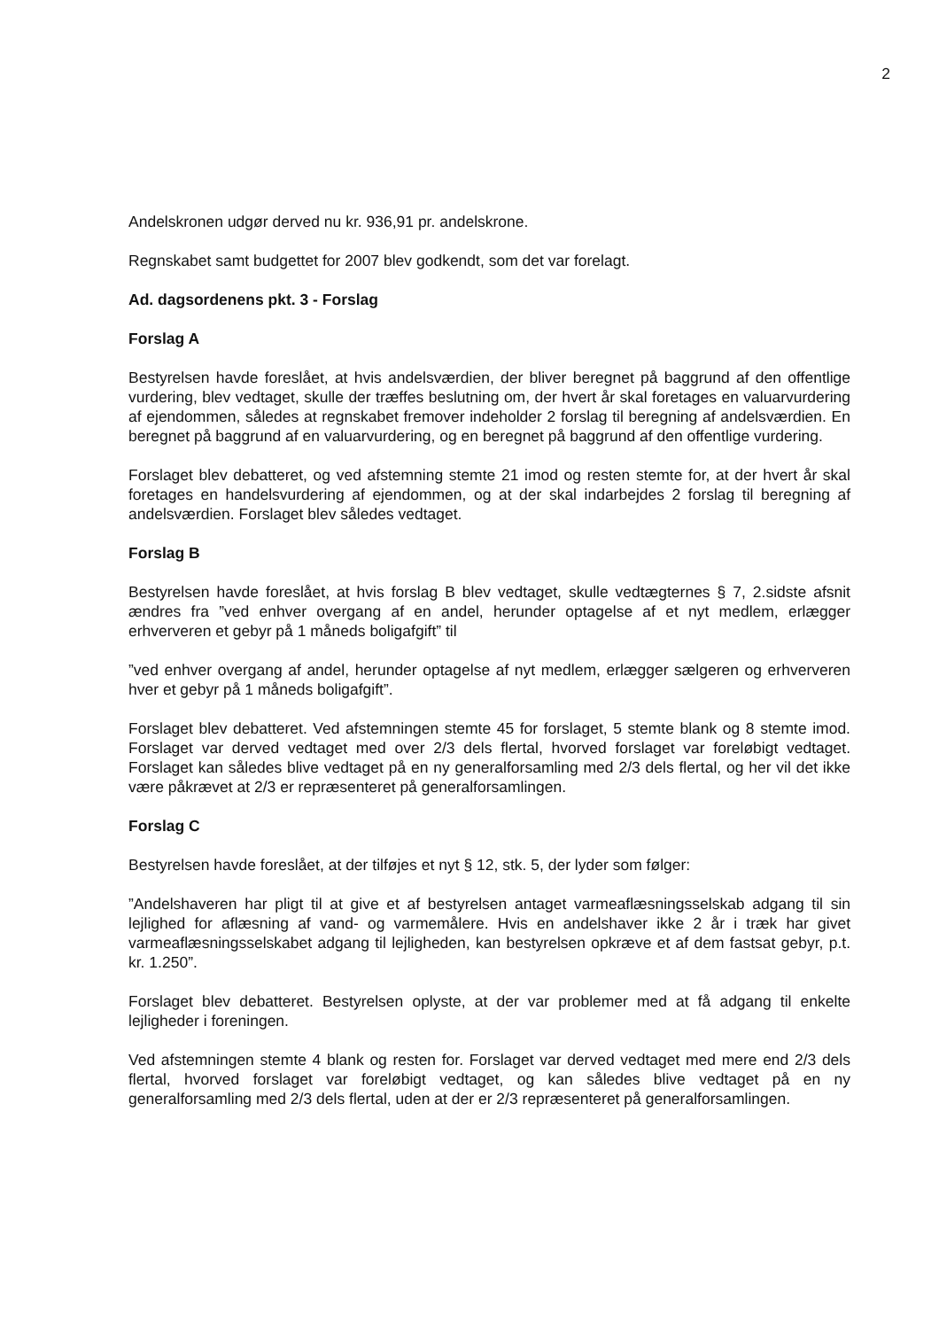2
Andelskronen udgør derved nu kr. 936,91 pr. andelskrone.
Regnskabet samt budgettet for 2007 blev godkendt, som det var forelagt.
Ad. dagsordenens pkt. 3 - Forslag
Forslag A
Bestyrelsen havde foreslået, at hvis andelsværdien, der bliver beregnet på baggrund af den offentlige vurdering, blev vedtaget, skulle der træffes beslutning om, der hvert år skal foretages en valuarvurdering af ejendommen, således at regnskabet fremover indeholder 2 forslag til beregning af andelsværdien. En beregnet på baggrund af en valuarvurdering, og en beregnet på baggrund af den offentlige vurdering.
Forslaget blev debatteret, og ved afstemning stemte 21 imod og resten stemte for, at der hvert år skal foretages en handelsvurdering af ejendommen, og at der skal indarbejdes 2 forslag til beregning af andelsværdien. Forslaget blev således vedtaget.
Forslag B
Bestyrelsen havde foreslået, at hvis forslag B blev vedtaget, skulle vedtægternes § 7, 2.sidste afsnit ændres fra ”ved enhver overgang af en andel, herunder optagelse af et nyt medlem, erlægger erhververen et gebyr på 1 måneds boligafgift” til
”ved enhver overgang af andel, herunder optagelse af nyt medlem, erlægger sælgeren og erhververen hver et gebyr på 1 måneds boligafgift”.
Forslaget blev debatteret. Ved afstemningen stemte 45 for forslaget, 5 stemte blank og 8 stemte imod. Forslaget var derved vedtaget med over 2/3 dels flertal, hvorved forslaget var foreløbigt vedtaget. Forslaget kan således blive vedtaget på en ny generalforsamling med 2/3 dels flertal, og her vil det ikke være påkrævet at 2/3 er repræsenteret på generalforsamlingen.
Forslag C
Bestyrelsen havde foreslået, at der tilføjes et nyt § 12, stk. 5, der lyder som følger:
”Andelshaveren har pligt til at give et af bestyrelsen antaget varmeaflæsningsselskab adgang til sin lejlighed for aflæsning af vand- og varmemålere. Hvis en andelshaver ikke 2 år i træk har givet varmeaflæsningsselskabet adgang til lejligheden, kan bestyrelsen opkræve et af dem fastsat gebyr, p.t. kr. 1.250”.
Forslaget blev debatteret. Bestyrelsen oplyste, at der var problemer med at få adgang til enkelte lejligheder i foreningen.
Ved afstemningen stemte 4 blank og resten for. Forslaget var derved vedtaget med mere end 2/3 dels flertal, hvorved forslaget var foreløbigt vedtaget, og kan således blive vedtaget på en ny generalforsamling med 2/3 dels flertal, uden at der er 2/3 repræsenteret på generalforsamlingen.